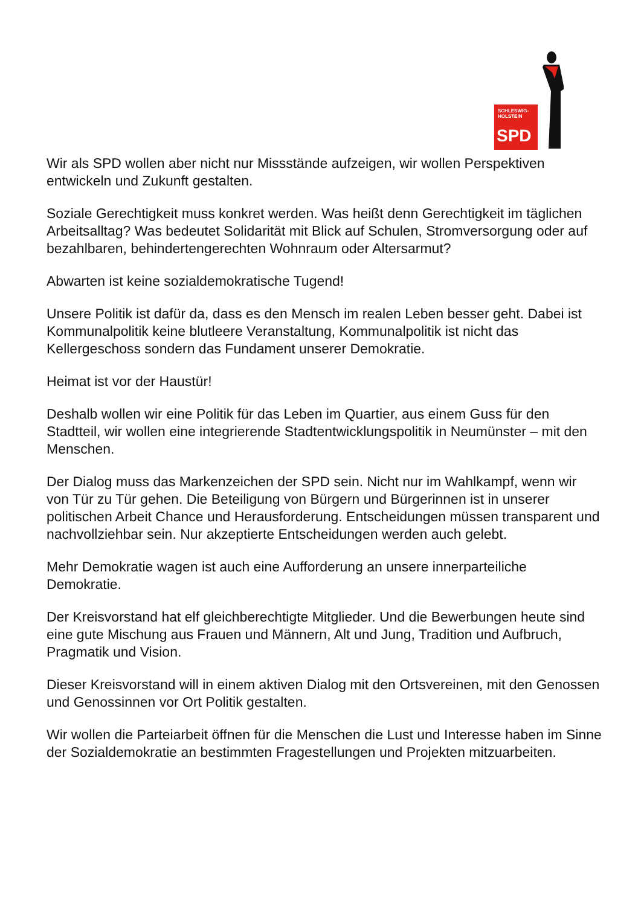SCHLESWIG-
HOLSTEIN
SPD
Wir als SPD wollen aber nicht nur Missstände aufzeigen, wir wollen Perspektiven entwickeln und Zukunft gestalten.
Soziale Gerechtigkeit muss konkret werden. Was heißt denn Gerechtigkeit im täglichen Arbeitsalltag? Was bedeutet Solidarität mit Blick auf Schulen, Stromversorgung oder auf bezahlbaren, behindertengerechten Wohnraum oder Altersarmut?
Abwarten ist keine sozialdemokratische Tugend!
Unsere Politik ist dafür da, dass es den Mensch im realen Leben besser geht. Dabei ist Kommunalpolitik keine blutleere Veranstaltung, Kommunalpolitik ist nicht das Kellergeschoss sondern das Fundament unserer Demokratie.
Heimat ist vor der Haustür!
Deshalb wollen wir eine Politik für das Leben im Quartier, aus einem Guss für den Stadtteil, wir wollen eine integrierende Stadtentwicklungspolitik in Neumünster – mit den Menschen.
Der Dialog muss das Markenzeichen der SPD sein. Nicht nur im Wahlkampf, wenn wir von Tür zu Tür gehen. Die Beteiligung von Bürgern und Bürgerinnen ist in unserer politischen Arbeit Chance und Herausforderung. Entscheidungen müssen transparent und nachvollziehbar sein. Nur akzeptierte Entscheidungen werden auch gelebt.
Mehr Demokratie wagen ist auch eine Aufforderung an unsere innerparteiliche Demokratie.
Der Kreisvorstand hat elf gleichberechtigte Mitglieder. Und die Bewerbungen heute sind eine gute Mischung aus Frauen und Männern, Alt und Jung, Tradition und Aufbruch, Pragmatik und Vision.
Dieser Kreisvorstand will in einem aktiven Dialog mit den Ortsvereinen, mit den Genossen und Genossinnen vor Ort Politik gestalten.
Wir wollen die Parteiarbeit öffnen für die Menschen die Lust und Interesse haben im Sinne der Sozialdemokratie an bestimmten Fragestellungen und Projekten mitzuarbeiten.